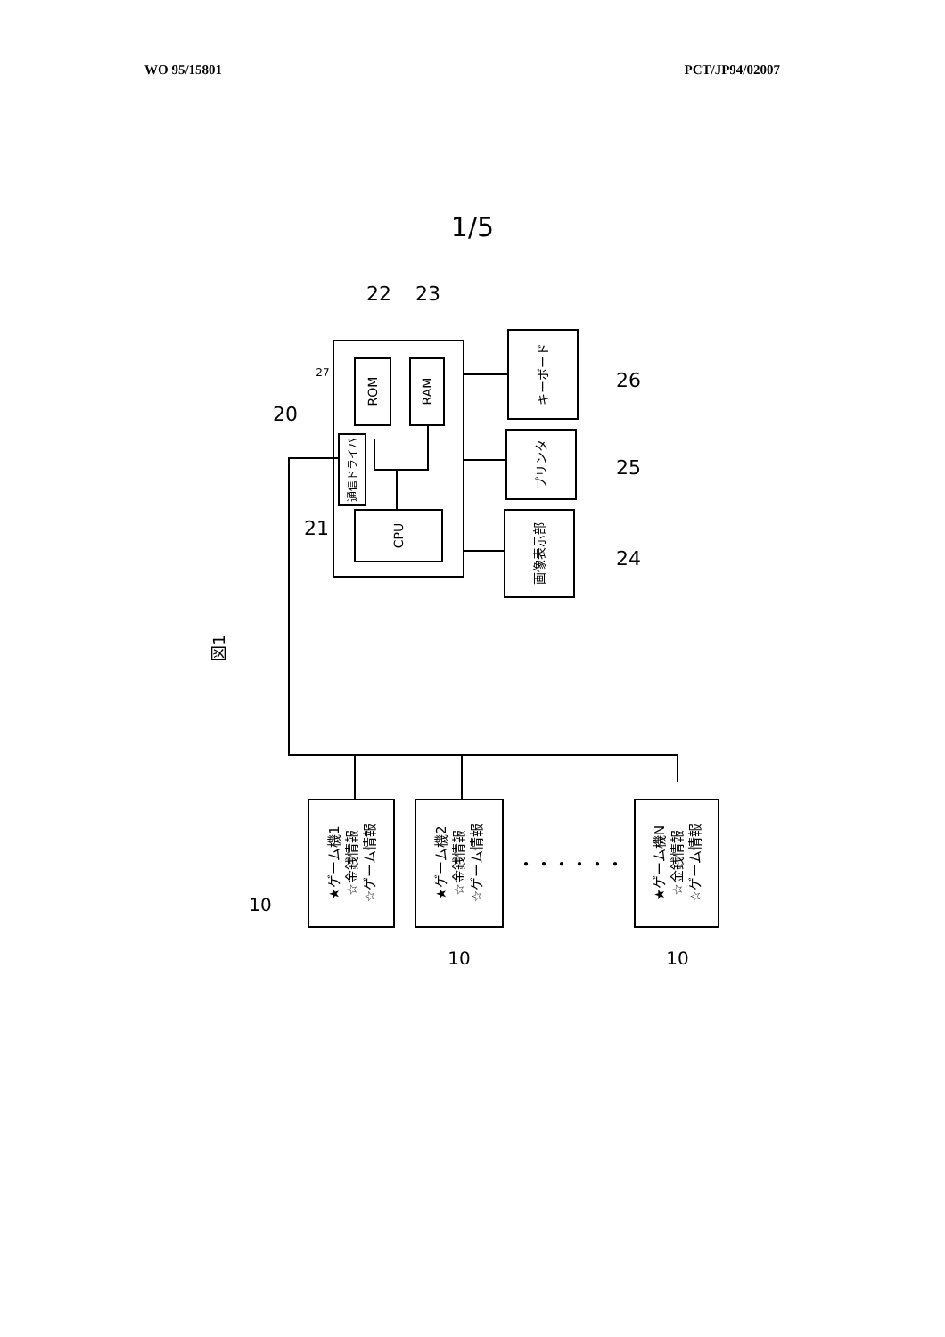WO 95/15801 PCT/JP94/02007
1/5
ROM
RAM
CPU
通信ドライバ
キーボード
プリンタ
画像表示部
図1
22
23
20
27
21
26
25
24
10
10
10
・・・・・・
★ゲーム機1
☆金銭情報
☆ゲーム情報
★ゲーム機2
☆金銭情報
☆ゲーム情報
★ゲーム機N
☆金銭情報
☆ゲーム情報